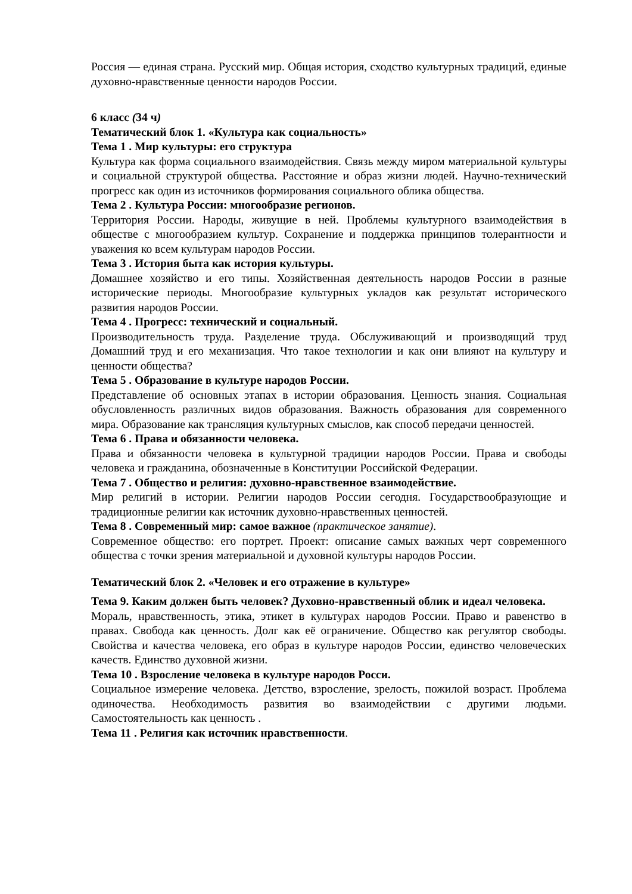Россия — единая страна. Русский мир. Общая история, сходство культурных традиций, единые духовно-нравственные ценности народов России.
6 класс (34 ч)
Тематический блок 1. «Культура как социальность»
Тема 1 . Мир культуры: его структура
Культура как форма социального взаимодействия. Связь между миром материальной культуры и социальной структурой общества. Расстояние и образ жизни людей. Научно-технический прогресс как один из источников формирования социального облика общества.
Тема 2 . Культура России: многообразие регионов.
Территория России. Народы, живущие в ней. Проблемы культурного взаимодействия в обществе с многообразием культур. Сохранение и поддержка принципов толерантности и уважения ко всем культурам народов России.
Тема 3 . История быта как история культуры.
Домашнее хозяйство и его типы. Хозяйственная деятельность народов России в разные исторические периоды. Многообразие культурных укладов как результат исторического развития народов России.
Тема 4 . Прогресс: технический и социальный.
Производительность труда. Разделение труда. Обслуживающий и производящий труд Домашний труд и его механизация. Что такое технологии и как они влияют на культуру и ценности общества?
Тема 5 . Образование в культуре народов России.
Представление об основных этапах в истории образования. Ценность знания. Социальная обусловленность различных видов образования. Важность образования для современного мира. Образование как трансляция культурных смыслов, как способ передачи ценностей.
Тема 6 . Права и обязанности человека.
Права и обязанности человека в культурной традиции народов России. Права и свободы человека и гражданина, обозначенные в Конституции Российской Федерации.
Тема 7 . Общество и религия: духовно-нравственное взаимодействие.
Мир религий в истории. Религии народов России сегодня. Государствообразующие и традиционные религии как источник духовно-нравственных ценностей.
Тема 8 . Современный мир: самое важное (практическое занятие).
Современное общество: его портрет. Проект: описание самых важных черт современного общества с точки зрения материальной и духовной культуры народов России.
Тематический блок 2. «Человек и его отражение в культуре»
Тема 9. Каким должен быть человек? Духовно-нравственный облик и идеал человека.
Мораль, нравственность, этика, этикет в культурах народов России. Право и равенство в правах. Свобода как ценность. Долг как её ограничение. Общество как регулятор свободы. Свойства и качества человека, его образ в культуре народов России, единство человеческих качеств. Единство духовной жизни.
Тема 10 . Взросление человека в культуре народов Росси.
Социальное измерение человека. Детство, взросление, зрелость, пожилой возраст. Проблема одиночества. Необходимость развития во взаимодействии с другими людьми. Самостоятельность как ценность .
Тема 11 . Религия как источник нравственности.